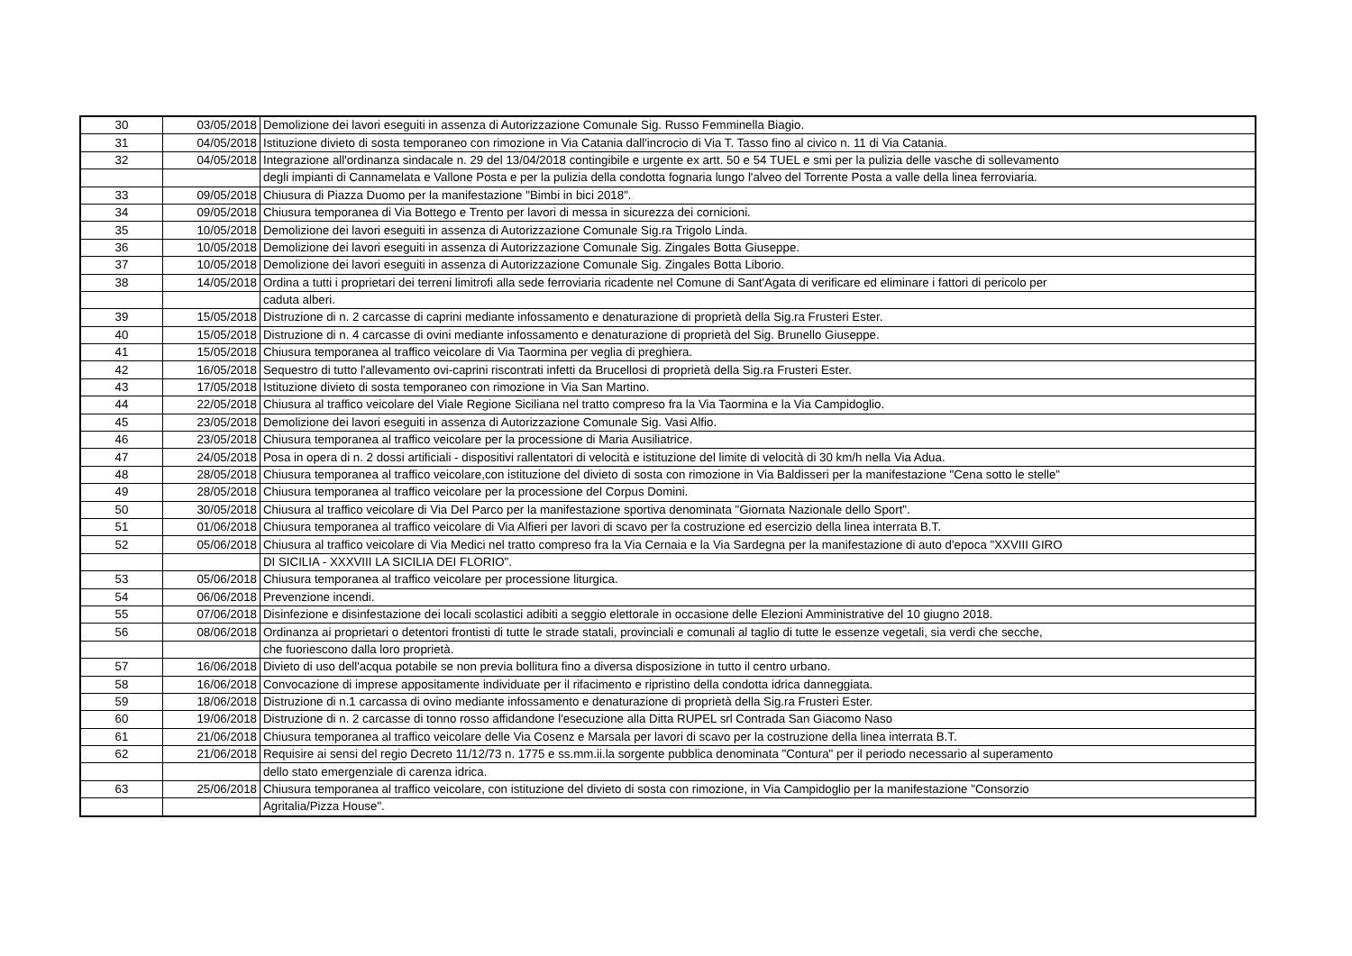| 30 | 03/05/2018 | Demolizione dei lavori eseguiti in assenza di Autorizzazione Comunale Sig. Russo Femminella Biagio. |
| 31 | 04/05/2018 | Istituzione divieto di sosta temporaneo con rimozione in Via Catania dall'incrocio di Via T. Tasso fino al civico n. 11 di Via Catania. |
| 32 | 04/05/2018 | Integrazione all'ordinanza sindacale n. 29 del 13/04/2018 contingibile e urgente ex artt. 50 e 54 TUEL e smi per la pulizia delle vasche di sollevamento |
| | | degli impianti di Cannamelata e Vallone Posta e per la pulizia della condotta fognaria lungo l'alveo del Torrente Posta a valle della linea ferroviaria. |
| 33 | 09/05/2018 | Chiusura di Piazza Duomo per la manifestazione "Bimbi in bici 2018". |
| 34 | 09/05/2018 | Chiusura temporanea di Via Bottego e Trento per lavori di messa in sicurezza dei cornicioni. |
| 35 | 10/05/2018 | Demolizione dei lavori eseguiti in assenza di Autorizzazione Comunale Sig.ra Trigolo Linda. |
| 36 | 10/05/2018 | Demolizione dei lavori eseguiti in assenza di Autorizzazione Comunale Sig. Zingales Botta Giuseppe. |
| 37 | 10/05/2018 | Demolizione dei lavori eseguiti in assenza di Autorizzazione Comunale Sig. Zingales Botta Liborio. |
| 38 | 14/05/2018 | Ordina a tutti i proprietari dei terreni limitrofi alla sede ferroviaria ricadente nel Comune di Sant'Agata di verificare ed eliminare i fattori di pericolo per |
| | | caduta alberi. |
| 39 | 15/05/2018 | Distruzione di n. 2 carcasse di caprini mediante infossamento e denaturazione di proprietà della Sig.ra Frusteri Ester. |
| 40 | 15/05/2018 | Distruzione di n. 4 carcasse di ovini mediante infossamento e denaturazione di proprietà del Sig. Brunello Giuseppe. |
| 41 | 15/05/2018 | Chiusura temporanea al traffico veicolare di Via Taormina per veglia di preghiera. |
| 42 | 16/05/2018 | Sequestro di tutto l'allevamento ovi-caprini riscontrati infetti da Brucellosi di proprietà della Sig.ra Frusteri Ester. |
| 43 | 17/05/2018 | Istituzione divieto di sosta temporaneo con rimozione in Via San Martino. |
| 44 | 22/05/2018 | Chiusura al traffico veicolare del Viale Regione Siciliana nel tratto compreso fra la Via Taormina e la Via Campidoglio. |
| 45 | 23/05/2018 | Demolizione dei lavori eseguiti in assenza di Autorizzazione Comunale Sig. Vasi Alfio. |
| 46 | 23/05/2018 | Chiusura temporanea al traffico veicolare per la processione di Maria Ausiliatrice. |
| 47 | 24/05/2018 | Posa in opera di n. 2 dossi artificiali - dispositivi rallentatori di velocità e istituzione del limite di velocità di 30 km/h nella Via Adua. |
| 48 | 28/05/2018 | Chiusura temporanea al traffico veicolare,con istituzione del divieto di sosta con rimozione in Via Baldisseri per la manifestazione "Cena sotto le stelle" |
| 49 | 28/05/2018 | Chiusura temporanea al traffico veicolare per la processione del Corpus Domini. |
| 50 | 30/05/2018 | Chiusura al traffico veicolare di Via Del Parco per la manifestazione sportiva denominata "Giornata Nazionale dello Sport". |
| 51 | 01/06/2018 | Chiusura temporanea al traffico veicolare di Via Alfieri per lavori di scavo per la costruzione ed esercizio della linea interrata B.T. |
| 52 | 05/06/2018 | Chiusura al traffico veicolare di Via Medici nel tratto compreso fra la Via Cernaia e la Via Sardegna per la manifestazione di auto d'epoca "XXVIII GIRO |
| | | DI SICILIA - XXXVIII LA SICILIA DEI FLORIO". |
| 53 | 05/06/2018 | Chiusura temporanea al traffico veicolare per processione liturgica. |
| 54 | 06/06/2018 | Prevenzione incendi. |
| 55 | 07/06/2018 | Disinfezione e disinfestazione dei locali scolastici adibiti a seggio elettorale in occasione delle Elezioni Amministrative del 10 giugno 2018. |
| 56 | 08/06/2018 | Ordinanza ai proprietari o detentori frontisti di tutte le strade statali, provinciali e comunali al taglio di tutte le essenze vegetali, sia verdi che secche, |
| | | che fuoriescono dalla loro proprietà. |
| 57 | 16/06/2018 | Divieto di uso dell'acqua potabile se non previa bollitura fino a diversa disposizione in tutto il centro urbano. |
| 58 | 16/06/2018 | Convocazione di imprese appositamente individuate per il rifacimento e ripristino della condotta idrica danneggiata. |
| 59 | 18/06/2018 | Distruzione di n.1 carcassa di ovino mediante infossamento e denaturazione di proprietà della Sig.ra Frusteri Ester. |
| 60 | 19/06/2018 | Distruzione di n. 2 carcasse di tonno rosso affidandone l'esecuzione alla Ditta RUPEL srl Contrada San Giacomo Naso |
| 61 | 21/06/2018 | Chiusura temporanea al traffico veicolare delle Via Cosenz e Marsala per lavori di scavo per la costruzione della linea interrata B.T. |
| 62 | 21/06/2018 | Requisire ai sensi del regio Decreto 11/12/73 n. 1775 e ss.mm.ii.la sorgente pubblica denominata "Contura" per il periodo necessario al superamento |
| | | dello stato emergenziale di carenza idrica. |
| 63 | 25/06/2018 | Chiusura temporanea al traffico veicolare, con istituzione del divieto di sosta con rimozione, in Via Campidoglio per la manifestazione "Consorzio |
| | | Agritalia/Pizza House". |